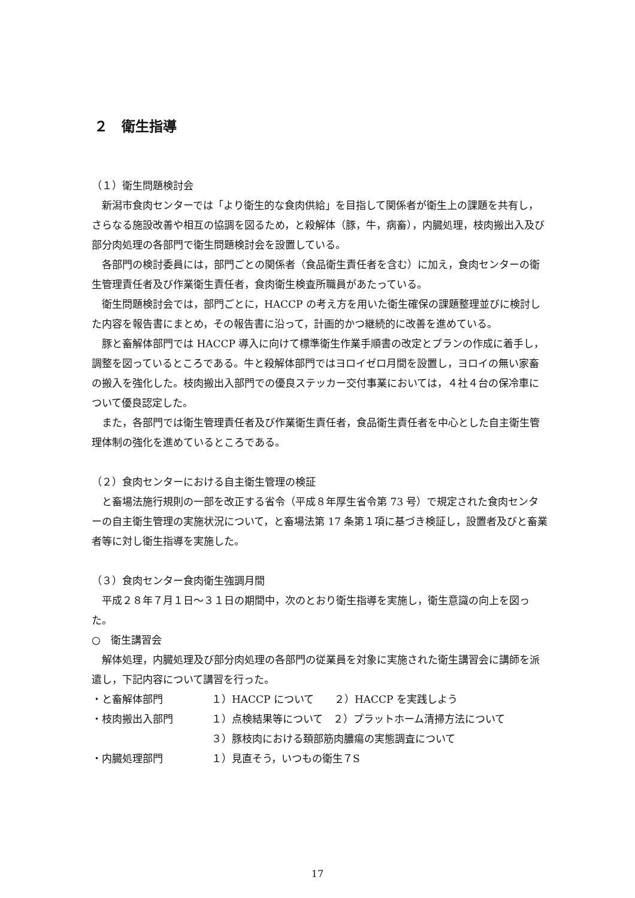２　衛生指導
（１）衛生問題検討会
新潟市食肉センターでは「より衛生的な食肉供給」を目指して関係者が衛生上の課題を共有し，さらなる施設改善や相互の協調を図るため，と殺解体（豚，牛，病畜），内臓処理，枝肉搬出入及び部分肉処理の各部門で衛生問題検討会を設置している。
各部門の検討委員には，部門ごとの関係者（食品衛生責任者を含む）に加え，食肉センターの衛生管理責任者及び作業衛生責任者，食肉衛生検査所職員があたっている。
衛生問題検討会では，部門ごとに，HACCP の考え方を用いた衛生確保の課題整理並びに検討した内容を報告書にまとめ，その報告書に沿って，計画的かつ継続的に改善を進めている。
豚と畜解体部門では HACCP 導入に向けて標準衛生作業手順書の改定とプランの作成に着手し，調整を図っているところである。牛と殺解体部門ではヨロイゼロ月間を設置し，ヨロイの無い家畜の搬入を強化した。枝肉搬出入部門での優良ステッカー交付事業においては，４社４台の保冷車について優良認定した。
また，各部門では衛生管理責任者及び作業衛生責任者，食品衛生責任者を中心とした自主衛生管理体制の強化を進めているところである。
（２）食肉センターにおける自主衛生管理の検証
と畜場法施行規則の一部を改正する省令（平成８年厚生省令第 73 号）で規定された食肉センターの自主衛生管理の実施状況について，と畜場法第 17 条第１項に基づき検証し，設置者及びと畜業者等に対し衛生指導を実施した。
（３）食肉センター食肉衛生強調月間
平成２８年７月１日～３１日の期間中，次のとおり衛生指導を実施し，衛生意識の向上を図った。
○　衛生講習会
解体処理，内臓処理及び部分肉処理の各部門の従業員を対象に実施された衛生講習会に講師を派遣し，下記内容について講習を行った。
・と畜解体部門 １）HACCP について　　２）HACCP を実践しよう
・枝肉搬出入部門 １）点検結果等について　２）プラットホーム清掃方法について
３）豚枝肉における頚部筋肉膿瘍の実態調査について
・内臓処理部門 １）見直そう，いつもの衛生７S
17